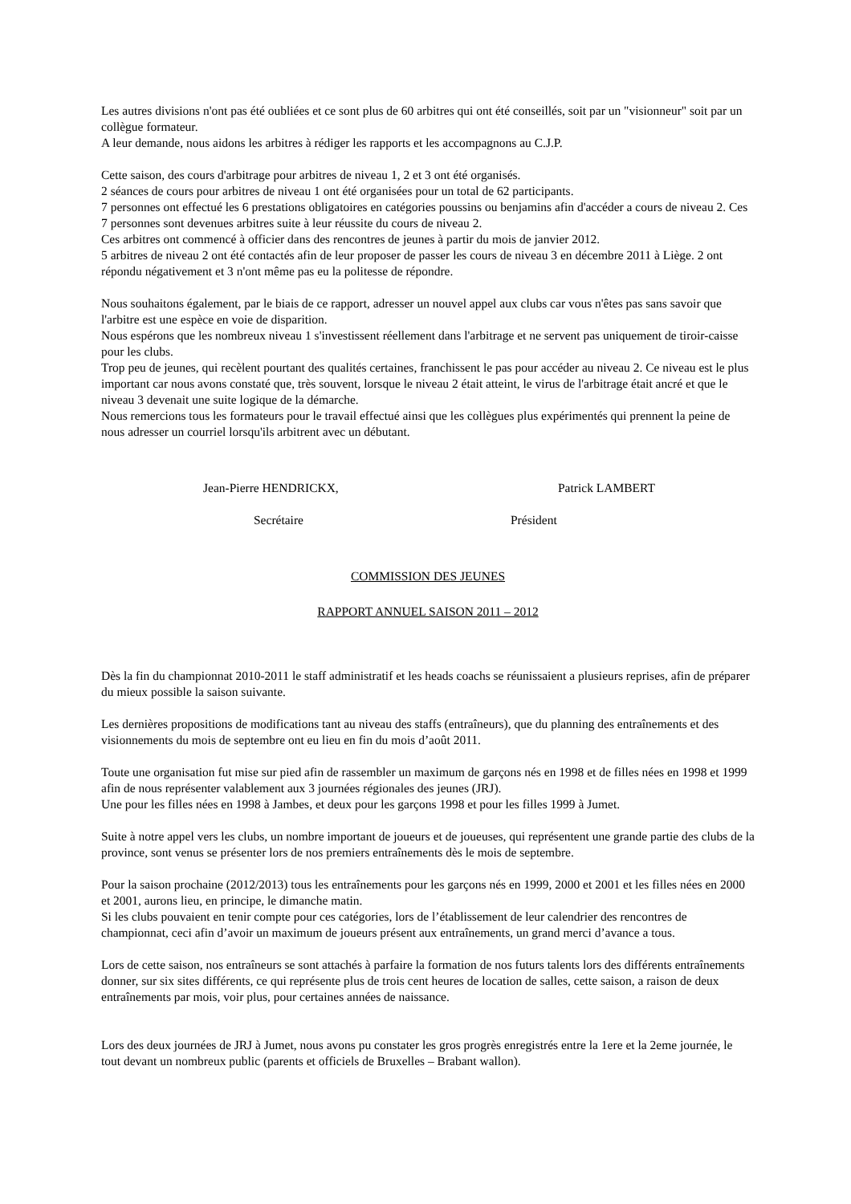Les autres divisions n'ont pas été oubliées et ce sont plus de 60 arbitres qui ont été conseillés, soit par un "visionneur" soit par un collègue formateur.
A leur demande, nous aidons les arbitres à rédiger les rapports et les accompagnons au C.J.P.
Cette saison, des cours d'arbitrage pour arbitres de niveau 1, 2 et 3 ont été organisés.
2 séances de cours pour arbitres de niveau 1 ont été organisées pour un total de 62 participants.
7 personnes ont effectué les 6 prestations obligatoires en catégories poussins ou benjamins afin d'accéder a cours de niveau 2. Ces 7 personnes sont devenues arbitres suite à leur réussite du cours de niveau 2.
Ces arbitres ont commencé à officier dans des rencontres de jeunes à partir du mois de janvier 2012.
5 arbitres de niveau 2 ont été contactés afin de leur proposer de passer les cours de niveau 3 en décembre 2011 à Liège. 2 ont répondu négativement et 3 n'ont même pas eu la politesse de répondre.
Nous souhaitons également, par le biais de ce rapport, adresser un nouvel appel aux clubs car vous n'êtes pas sans savoir que l'arbitre est une espèce en voie de disparition.
Nous espérons que les nombreux niveau 1 s'investissent réellement dans l'arbitrage et ne servent pas uniquement de tiroir-caisse pour les clubs.
Trop peu de jeunes, qui recèlent pourtant des qualités certaines, franchissent le pas pour accéder au niveau 2. Ce niveau est le plus important car nous avons constaté que, très souvent, lorsque le niveau 2 était atteint, le virus de l'arbitrage était ancré et que le niveau 3 devenait une suite logique de la démarche.
Nous remercions tous les formateurs pour le travail effectué ainsi que les collègues plus expérimentés qui prennent la peine de nous adresser un courriel lorsqu'ils arbitrent avec un débutant.
Jean-Pierre HENDRICKX, Patrick LAMBERT
Secrétaire Président
COMMISSION DES JEUNES
RAPPORT ANNUEL SAISON 2011 – 2012
Dès la fin du championnat 2010-2011 le staff administratif et les heads coachs se réunissaient a plusieurs reprises, afin de préparer du mieux possible la saison suivante.
Les dernières propositions de modifications tant au niveau des staffs (entraîneurs), que du planning des entraînements et des visionnements du mois de septembre ont eu lieu en fin du mois d’août 2011.
Toute une organisation fut mise sur pied afin de rassembler un maximum de garçons nés en 1998 et de filles nées en 1998 et 1999 afin de nous représenter valablement aux 3 journées régionales des jeunes (JRJ).
Une pour les filles nées en 1998 à Jambes, et deux pour les garçons 1998 et pour les filles 1999 à Jumet.
Suite à notre appel vers les clubs, un nombre important de joueurs et de joueuses, qui représentent une grande partie des clubs de la province, sont venus se présenter lors de nos premiers entraînements dès le mois de septembre.
Pour la saison prochaine (2012/2013) tous les entraînements pour les garçons nés en 1999, 2000 et 2001 et les filles nées en 2000 et 2001, aurons lieu, en principe, le dimanche matin.
Si les clubs pouvaient en tenir compte pour ces catégories, lors de l’établissement de leur calendrier des rencontres de championnat, ceci afin d’avoir un maximum de joueurs présent aux entraînements, un grand merci d’avance a tous.
Lors de cette saison, nos entraîneurs se sont attachés à parfaire la formation de nos futurs talents lors des différents entraînements donner, sur six sites différents, ce qui représente plus de trois cent heures de location de salles, cette saison, a raison de deux entraînements par mois, voir plus, pour certaines années de naissance.
Lors des deux journées de JRJ à Jumet, nous avons pu constater les gros progrès enregistrés entre la 1ere et la 2eme journée, le tout devant un nombreux public (parents et officiels de Bruxelles – Brabant wallon).